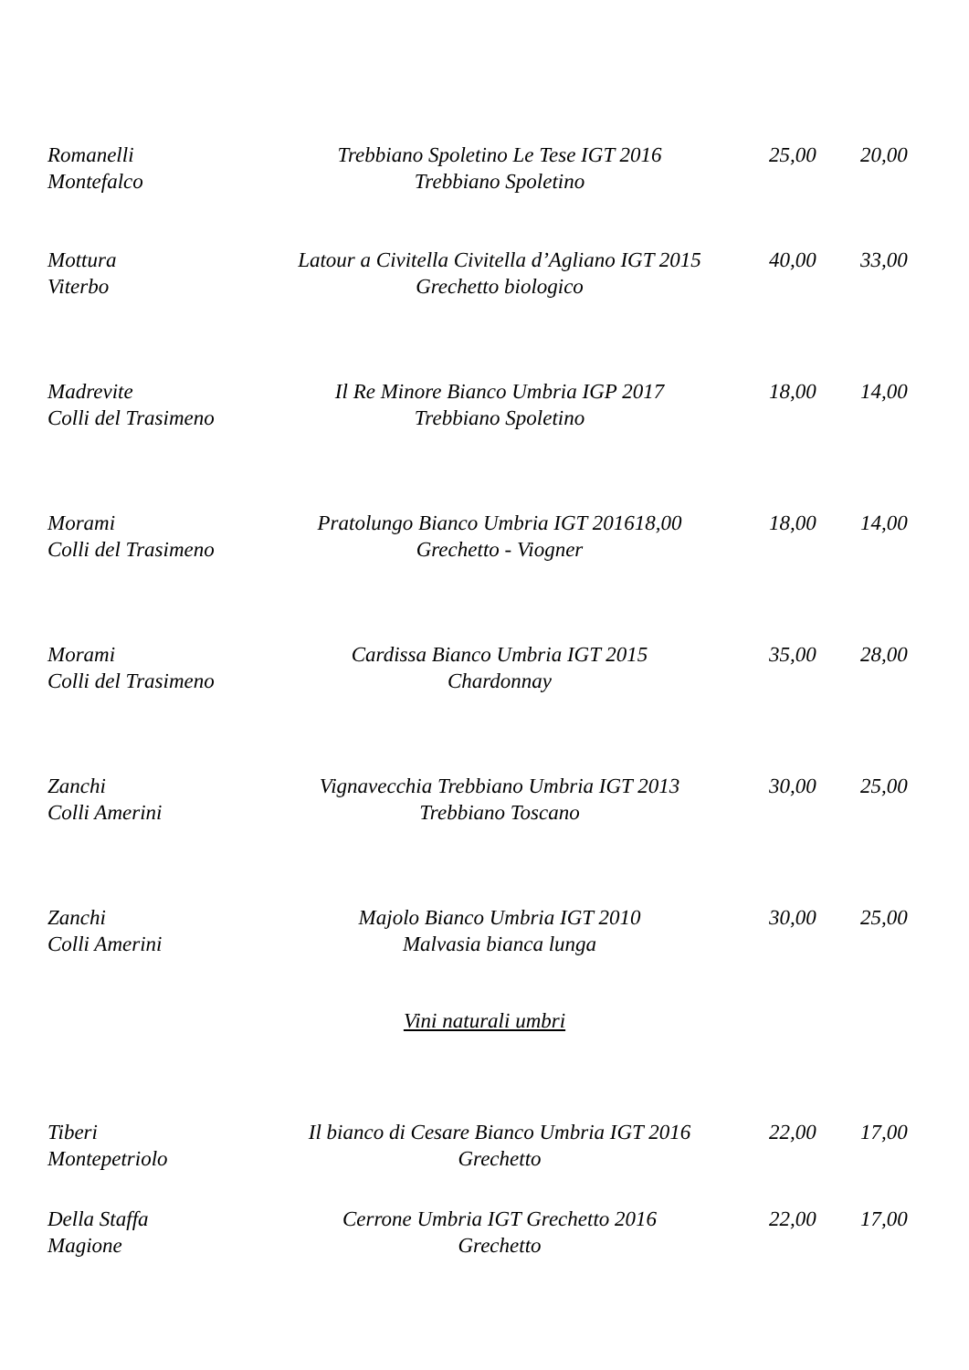Romanelli Trebbiano Spoletino Le Tese IGT 2016 25,00 20,00
Montefalco Trebbiano Spoletino
Mottura Latour a Civitella Civitella d’Agliano IGT 2015 40,00 33,00
Viterbo Grechetto biologico
Madrevite Il Re Minore Bianco Umbria IGP 2017 18,00 14,00
Colli del Trasimeno Trebbiano Spoletino
Morami Pratolungo Bianco Umbria IGT 201618,00 18,00 14,00
Colli del Trasimeno Grechetto - Viogner
Morami Cardissa Bianco Umbria IGT 2015 35,00 28,00
Colli del Trasimeno Chardonnay
Zanchi Vignavecchia Trebbiano Umbria IGT 2013 30,00 25,00
Colli Amerini Trebbiano Toscano
Zanchi Majolo Bianco Umbria IGT 2010 30,00 25,00
Colli Amerini Malvasia bianca lunga
Vini naturali umbri
Tiberi Il bianco di Cesare Bianco Umbria IGT 2016 22,00 17,00
Montepetriolo Grechetto
Della Staffa Cerrone Umbria IGT Grechetto 2016 22,00 17,00
Magione Grechetto